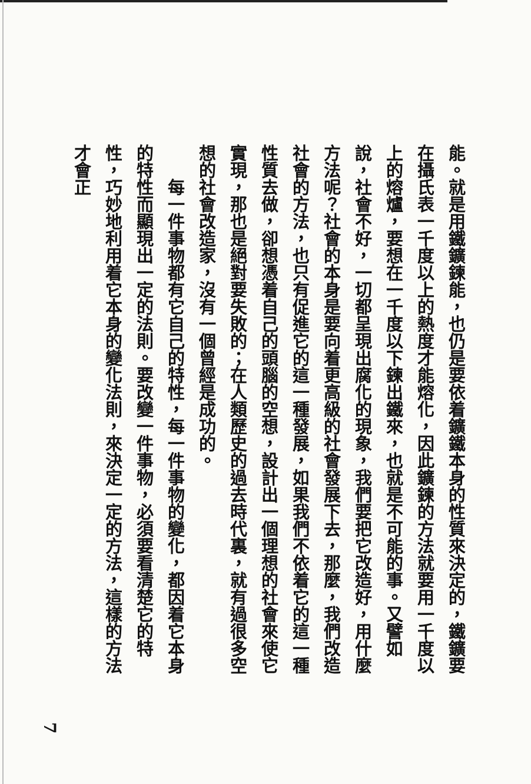能。就是用鐵鑛鍊能，也仍是要依着鑛鐵本身的性質來決定的，鐵鑛要在攝氏表一千度以上的熱度才能熔化，因此鑛鍊的方法就要用一千度以上的熔爐，要想在一千度以下鍊出鐵來，也就是不可能的事。又譬如說，社會不好，一切都呈現出腐化的現象，我們要把它改造好，用什麼方法呢？社會的本身是要向着更高級的社會發展下去，那麼，我們改造社會的方法，也只有促進它的這一種發展，如果我們不依着它的這一種性質去做，卻想憑着自己的頭腦的空想，設計出一個理想的社會來使它實現，那也是絕對要失敗的；在人類歷史的過去時代裏，就有過很多空想的社會改造家，沒有一個曾經是成功的。
　　每一件事物都有它自己的特性，每一件事物的變化，都因着它本身的特性而顯現出一定的法則。要改變一件事物，必須要看清楚它的特性，巧妙地利用着它本身的變化法則，來決定一定的方法，這樣的方法才會正
7